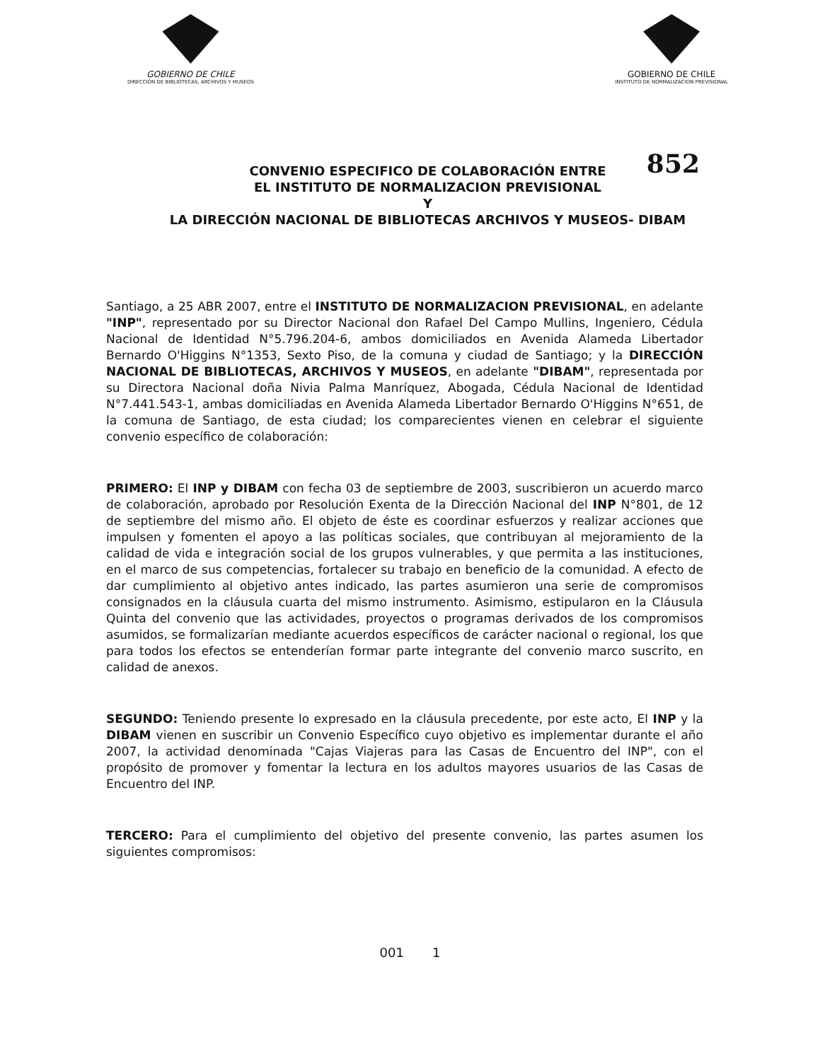GOBIERNO DE CHILE
DIRECCIÓN DE BIBLIOTECAS, ARCHIVOS Y MUSEOS
GOBIERNO DE CHILE
INSTITUTO DE NORMALIZACION PREVISIONAL
852 CONVENIO ESPECIFICO DE COLABORACIÓN ENTRE
EL INSTITUTO DE NORMALIZACION PREVISIONAL
Y
LA DIRECCIÓN NACIONAL DE BIBLIOTECAS ARCHIVOS Y MUSEOS- DIBAM
Santiago, a 25 ABR 2007, entre el INSTITUTO DE NORMALIZACION PREVISIONAL, en adelante "INP", representado por su Director Nacional don Rafael Del Campo Mullins, Ingeniero, Cédula Nacional de Identidad N°5.796.204-6, ambos domiciliados en Avenida Alameda Libertador Bernardo O'Higgins N°1353, Sexto Piso, de la comuna y ciudad de Santiago; y la DIRECCIÓN NACIONAL DE BIBLIOTECAS, ARCHIVOS Y MUSEOS, en adelante "DIBAM", representada por su Directora Nacional doña Nivia Palma Manríquez, Abogada, Cédula Nacional de Identidad N°7.441.543-1, ambas domiciliadas en Avenida Alameda Libertador Bernardo O'Higgins N°651, de la comuna de Santiago, de esta ciudad; los comparecientes vienen en celebrar el siguiente convenio específico de colaboración:
PRIMERO: El INP y DIBAM con fecha 03 de septiembre de 2003, suscribieron un acuerdo marco de colaboración, aprobado por Resolución Exenta de la Dirección Nacional del INP N°801, de 12 de septiembre del mismo año. El objeto de éste es coordinar esfuerzos y realizar acciones que impulsen y fomenten el apoyo a las políticas sociales, que contribuyan al mejoramiento de la calidad de vida e integración social de los grupos vulnerables, y que permita a las instituciones, en el marco de sus competencias, fortalecer su trabajo en beneficio de la comunidad. A efecto de dar cumplimiento al objetivo antes indicado, las partes asumieron una serie de compromisos consignados en la cláusula cuarta del mismo instrumento. Asimismo, estipularon en la Cláusula Quinta del convenio que las actividades, proyectos o programas derivados de los compromisos asumidos, se formalizarían mediante acuerdos específicos de carácter nacional o regional, los que para todos los efectos se entenderían formar parte integrante del convenio marco suscrito, en calidad de anexos.
SEGUNDO: Teniendo presente lo expresado en la cláusula precedente, por este acto, El INP y la DIBAM vienen en suscribir un Convenio Específico cuyo objetivo es implementar durante el año 2007, la actividad denominada "Cajas Viajeras para las Casas de Encuentro del INP", con el propósito de promover y fomentar la lectura en los adultos mayores usuarios de las Casas de Encuentro del INP.
TERCERO: Para el cumplimiento del objetivo del presente convenio, las partes asumen los siguientes compromisos:
001 1